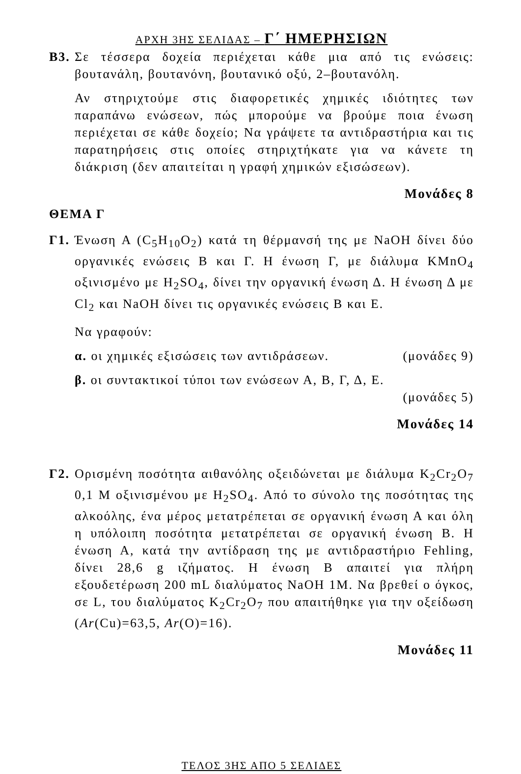ΑΡΧΗ 3ΗΣ ΣΕΛΙΔΑΣ – Γ΄ ΗΜΕΡΗΣΙΩΝ
Β3.
Σε τέσσερα δοχεία περιέχεται κάθε μια από τις ενώσεις: βουτανάλη, βουτανόνη, βουτανικό οξύ, 2–βουτανόλη.
Αν στηριχτούμε στις διαφορετικές χημικές ιδιότητες των παραπάνω ενώσεων, πώς μπορούμε να βρούμε ποια ένωση περιέχεται σε κάθε δοχείο; Να γράψετε τα αντιδραστήρια και τις παρατηρήσεις στις οποίες στηριχτήκατε για να κάνετε τη διάκριση (δεν απαιτείται η γραφή χημικών εξισώσεων).
Μονάδες 8
ΘΕΜΑ Γ
Γ1.
Ένωση Α (C<sub>5</sub>H<sub>10</sub>O<sub>2</sub>) κατά τη θέρμανσή της με NaOH δίνει δύο οργανικές ενώσεις Β και Γ. Η ένωση Γ, με διάλυμα KMnO<sub>4</sub> οξινισμένο με H<sub>2</sub>SO<sub>4</sub>, δίνει την οργανική ένωση Δ. Η ένωση Δ με Cl<sub>2</sub> και NaOH δίνει τις οργανικές ενώσεις Β και Ε.
Να γραφούν:
α. οι χημικές εξισώσεις των αντιδράσεων. (μονάδες 9)
β. οι συντακτικοί τύποι των ενώσεων Α, Β, Γ, Δ, Ε.
(μονάδες 5)
Μονάδες 14
Γ2.
Ορισμένη ποσότητα αιθανόλης οξειδώνεται με διάλυμα K<sub>2</sub>Cr<sub>2</sub>O<sub>7</sub> 0,1 M οξινισμένου με H<sub>2</sub>SO<sub>4</sub>. Από το σύνολο της ποσότητας της αλκοόλης, ένα μέρος μετατρέπεται σε οργανική ένωση Α και όλη η υπόλοιπη ποσότητα μετατρέπεται σε οργανική ένωση Β. Η ένωση Α, κατά την αντίδραση της με αντιδραστήριο Fehling, δίνει 28,6 g ιζήματος. Η ένωση Β απαιτεί για πλήρη εξουδετέρωση 200 mL διαλύματος NaOH 1M. Να βρεθεί ο όγκος, σε L, του διαλύματος K<sub>2</sub>Cr<sub>2</sub>O<sub>7</sub> που απαιτήθηκε για την οξείδωση (Ar(Cu)=63,5, Ar(O)=16).
Μονάδες 11
ΤΕΛΟΣ 3ΗΣ ΑΠΟ 5 ΣΕΛΙΔΕΣ